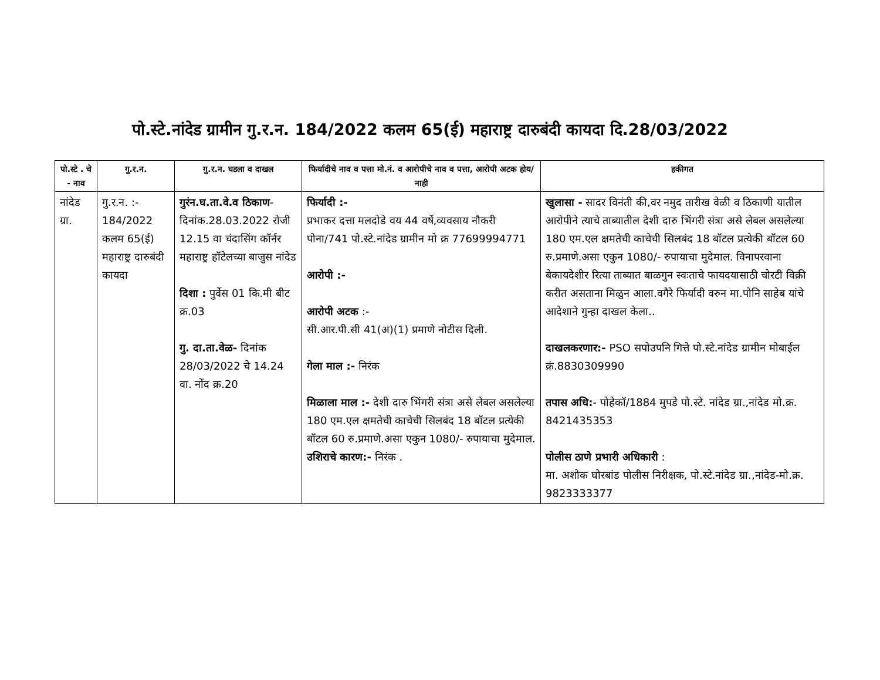पो.स्टे.नांदेड ग्रामीन गु.र.न. 184/2022 कलम 65(ई) महाराष्ट्र दारुबंदी कायदा दि.28/03/2022
| पो.स्टे . चे - नाव | गु.र.न. | गु.र.न. घडला व दाखल | फिर्यादीचे नाव व पत्ता मो.नं. व आरोपीचे नाव व पत्ता, आरोपी अटक होय/नाही | हकीगत |
| --- | --- | --- | --- | --- |
| नांदेड ग्रा. | गु.र.न. :- 184/2022 कलम 65(ई) महाराष्ट्र दारुबंदी कायदा | गुरंन.घ.ता.वे.व ठिकाण - दिनांक.28.03.2022 रोजी 12.15 वा चंदासिंग कॉर्नर महाराष्ट्र हॉटेलच्या बाजुस नांदेड दिशा : पुर्वेस 01 कि.मी बीट क्र.03 गु. दा.ता.वेळ- दिनांक 28/03/2022 चे 14.24 वा. नोंद क्र.20 | फिर्यादी :- प्रभाकर दत्ता मलदोडे वय 44 वर्षे,व्यवसाय नौकरी पोना/741 पो.स्टे.नांदेड ग्रामीन मो क्र 77699994771 आरोपी :- आरोपी अटक :- सी.आर.पी.सी 41(अ)(1) प्रमाणे नोटीस दिली. गेला माल :- निरंक मिळाला माल :- देशी दारु भिंगरी संत्रा असे लेबल असलेल्या 180 एम.एल क्षमतेची काचेची सिलबंद 18 बॉटल प्रत्येकी बॉटल 60 रु.प्रमाणे.असा एकुन 1080/- रुपायाचा मुदेमाल. उशिराचे कारण:- निरंक . | खुलासा - सादर विनंती की,वर नमुद तारीख वेळी व ठिकाणी यातील आरोपीने त्याचे ताब्यातील देशी दारु भिंगरी संत्रा असे लेबल असलेल्या 180 एम.एल क्षमतेची काचेची सिलबंद 18 बॉटल प्रत्येकी बॉटल 60 रु.प्रमाणे.असा एकुन 1080/- रुपायाचा मुदेमाल. विनापरवाना बेकायदेशीर रित्या ताब्यात बाळगुन स्वःताचे फायदयासाठी चोरटी विक्री करीत असताना मिळुन आला.वगैरे फिर्यादी वरुन मा.पोनि साहेब यांचे आदेशाने गुन्हा दाखल केला.. दाखलकरणार:- PSO सपोउपनि गित्ते पो.स्टे.नांदेड ग्रामीन मोबाईल क्रं.8830309990 तपास अधि: - पोहेकॉ/1884 मुपडे पो.स्टे. नांदेड ग्रा.,नांदेड मो.क्र. 8421435353 पोलीस ठाणे प्रभारी अधिकारी : मा. अशोक घोरबांड पोलीस निरीक्षक, पो.स्टे.नांदेड ग्रा.,नांदेड-मो.क्र. 9823333377 |